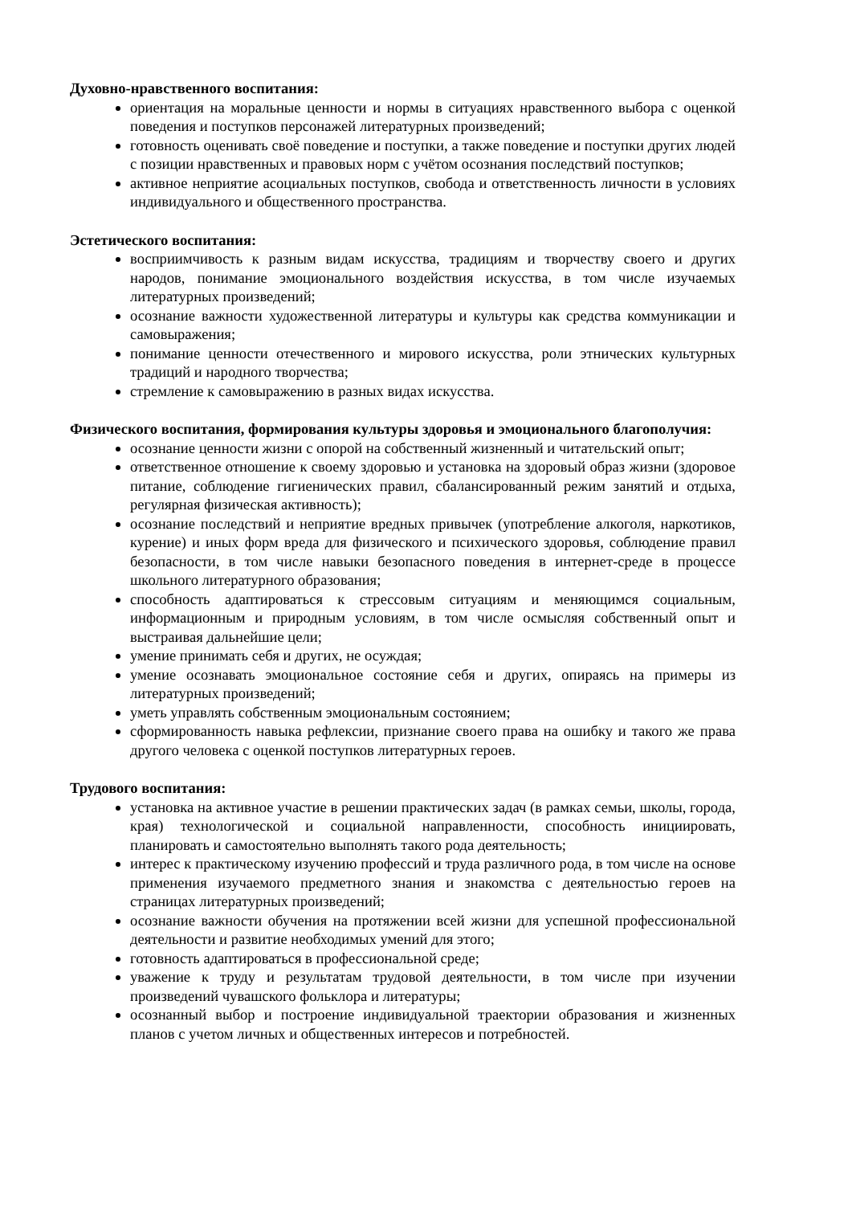Духовно-нравственного воспитания:
ориентация на моральные ценности и нормы в ситуациях нравственного выбора с оценкой поведения и поступков персонажей литературных произведений;
готовность оценивать своё поведение и поступки, а также поведение и поступки других людей с позиции нравственных и правовых норм с учётом осознания последствий поступков;
активное неприятие асоциальных поступков, свобода и ответственность личности в условиях индивидуального и общественного пространства.
Эстетического воспитания:
восприимчивость к разным видам искусства, традициям и творчеству своего и других народов, понимание эмоционального воздействия искусства, в том числе изучаемых литературных произведений;
осознание важности художественной литературы и культуры как средства коммуникации и самовыражения;
понимание ценности отечественного и мирового искусства, роли этнических культурных традиций и народного творчества;
стремление к самовыражению в разных видах искусства.
Физического воспитания, формирования культуры здоровья и эмоционального благополучия:
осознание ценности жизни с опорой на собственный жизненный и читательский опыт;
ответственное отношение к своему здоровью и установка на здоровый образ жизни (здоровое питание, соблюдение гигиенических правил, сбалансированный режим занятий и отдыха, регулярная физическая активность);
осознание последствий и неприятие вредных привычек (употребление алкоголя, наркотиков, курение) и иных форм вреда для физического и психического здоровья, соблюдение правил безопасности, в том числе навыки безопасного поведения в интернет-среде в процессе школьного литературного образования;
способность адаптироваться к стрессовым ситуациям и меняющимся социальным, информационным и природным условиям, в том числе осмысляя собственный опыт и выстраивая дальнейшие цели;
умение принимать себя и других, не осуждая;
умение осознавать эмоциональное состояние себя и других, опираясь на примеры из литературных произведений;
уметь управлять собственным эмоциональным состоянием;
сформированность навыка рефлексии, признание своего права на ошибку и такого же права другого человека с оценкой поступков литературных героев.
Трудового воспитания:
установка на активное участие в решении практических задач (в рамках семьи, школы, города, края) технологической и социальной направленности, способность инициировать, планировать и самостоятельно выполнять такого рода деятельность;
интерес к практическому изучению профессий и труда различного рода, в том числе на основе применения изучаемого предметного знания и знакомства с деятельностью героев на страницах литературных произведений;
осознание важности обучения на протяжении всей жизни для успешной профессиональной деятельности и развитие необходимых умений для этого;
готовность адаптироваться в профессиональной среде;
уважение к труду и результатам трудовой деятельности, в том числе при изучении произведений чувашского фольклора и литературы;
осознанный выбор и построение индивидуальной траектории образования и жизненных планов с учетом личных и общественных интересов и потребностей.